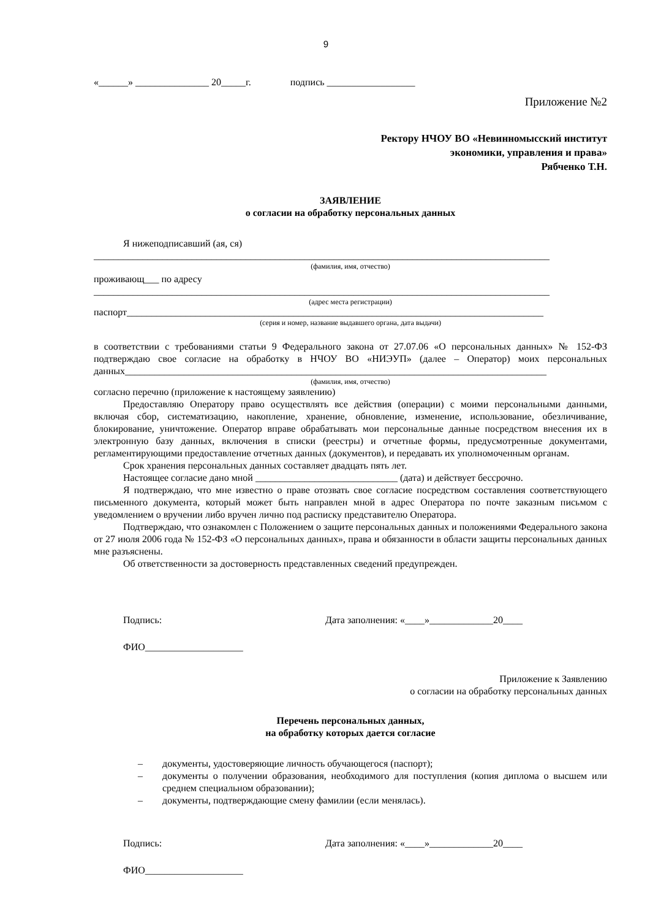9
«______» _______________ 20_____г. подпись __________________
Приложение №2
Ректору НЧОУ ВО «Невинномысский институт
экономики, управления и права»
Рябченко Т.Н.
ЗАЯВЛЕНИЕ
о согласии на обработку персональных данных
Я нижеподписавший (ая, ся)
_____________________________________________________________________________________________
(фамилия, имя, отчество)
проживающ___ по адресу
_____________________________________________________________________________________________
(адрес места регистрации)
паспорт_____________________________________________________________________________________
(серия и номер, название выдавшего органа, дата выдачи)
в соответствии с требованиями статьи 9 Федерального закона от 27.07.06 «О персональных данных» № 152-ФЗ подтверждаю свое согласие на обработку в НЧОУ ВО «НИЭУП» (далее – Оператор) моих персональных данных______________________________________________________________________________________
(фамилия, имя, отчество)
согласно перечню (приложение к настоящему заявлению)
Предоставляю Оператору право осуществлять все действия (операции) с моими персональными данными, включая сбор, систематизацию, накопление, хранение, обновление, изменение, использование, обезличивание, блокирование, уничтожение. Оператор вправе обрабатывать мои персональные данные посредством внесения их в электронную базу данных, включения в списки (реестры) и отчетные формы, предусмотренные документами, регламентирующими предоставление отчетных данных (документов), и передавать их уполномоченным органам.
Срок хранения персональных данных составляет двадцать пять лет.
Настоящее согласие дано мной _____________________________ (дата) и действует бессрочно.
Я подтверждаю, что мне известно о праве отозвать свое согласие посредством составления соответствующего письменного документа, который может быть направлен мной в адрес Оператора по почте заказным письмом с уведомлением о вручении либо вручен лично под расписку представителю Оператора.
Подтверждаю, что ознакомлен с Положением о защите персональных данных и положениями Федерального закона от 27 июля 2006 года № 152-ФЗ «О персональных данных», права и обязанности в области защиты персональных данных мне разъяснены.
Об ответственности за достоверность представленных сведений предупрежден.
Подпись: Дата заполнения: «____»_____________20____
ФИО____________________
Приложение к Заявлению
о согласии на обработку персональных данных
Перечень персональных данных,
на обработку которых дается согласие
– документы, удостоверяющие личность обучающегося (паспорт);
– документы о получении образования, необходимого для поступления (копия диплома о высшем или среднем специальном образовании);
– документы, подтверждающие смену фамилии (если менялась).
Подпись: Дата заполнения: «____»_____________20____
ФИО____________________